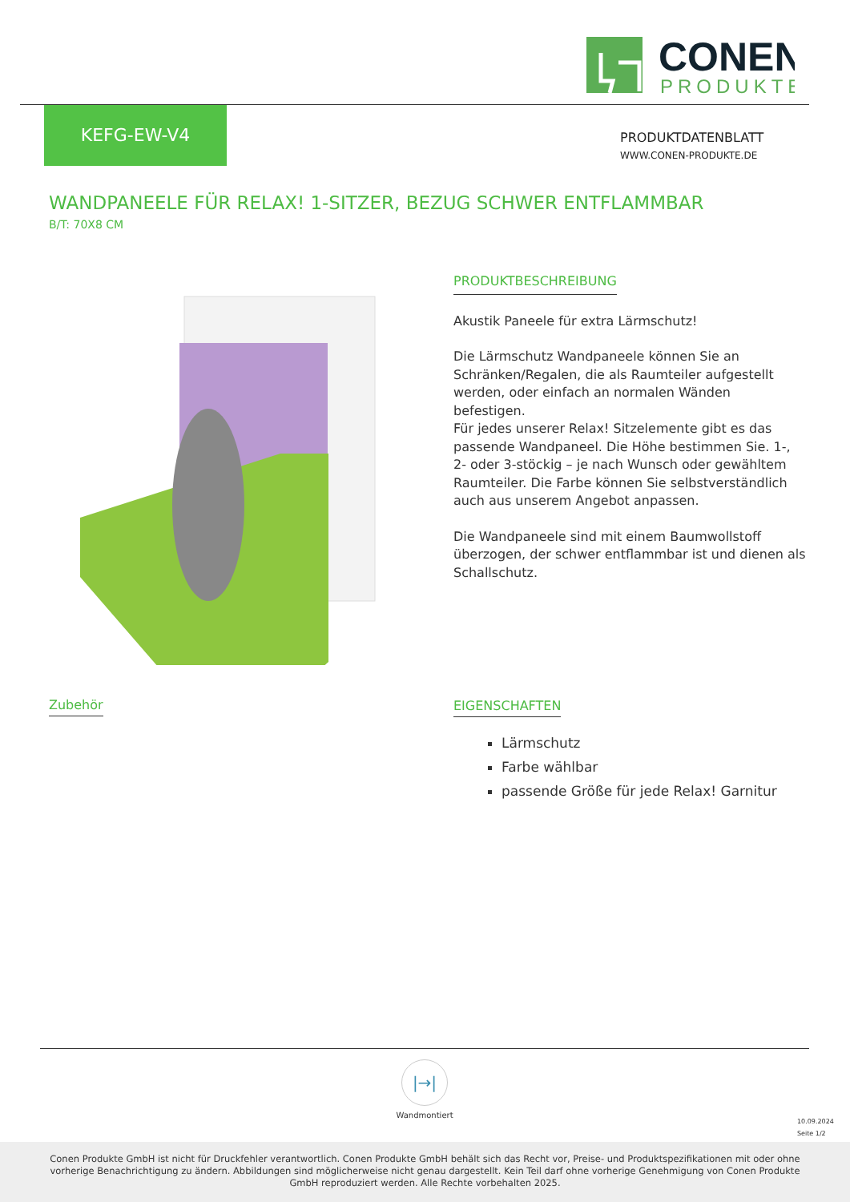CONEN
PRODUKTE
KEFG-EW-V4
PRODUKTDATENBLATT
WWW.CONEN-PRODUKTE.DE
WANDPANEELE FÜR RELAX! 1-SITZER, BEZUG SCHWER ENTFLAMMBAR
B/T: 70X8 CM
PRODUKTBESCHREIBUNG
Akustik Paneele für extra Lärmschutz!
Die Lärmschutz Wandpaneele können Sie an Schränken/Regalen, die als Raumteiler aufgestellt werden, oder einfach an normalen Wänden befestigen.
Für jedes unserer Relax! Sitzelemente gibt es das passende Wandpaneel. Die Höhe bestimmen Sie. 1-, 2- oder 3-stöckig – je nach Wunsch oder gewähltem Raumteiler. Die Farbe können Sie selbstverständlich auch aus unserem Angebot anpassen.
Die Wandpaneele sind mit einem Baumwollstoff überzogen, der schwer entflammbar ist und dienen als Schallschutz.
Zubehör
EIGENSCHAFTEN
Lärmschutz
Farbe wählbar
passende Größe für jede Relax! Garnitur
|→|
Wandmontiert
10.09.2024
Seite 1/2
Conen Produkte GmbH ist nicht für Druckfehler verantwortlich. Conen Produkte GmbH behält sich das Recht vor, Preise- und Produktspezifikationen mit oder ohne vorherige Benachrichtigung zu ändern. Abbildungen sind möglicherweise nicht genau dargestellt. Kein Teil darf ohne vorherige Genehmigung von Conen Produkte GmbH reproduziert werden. Alle Rechte vorbehalten 2025.